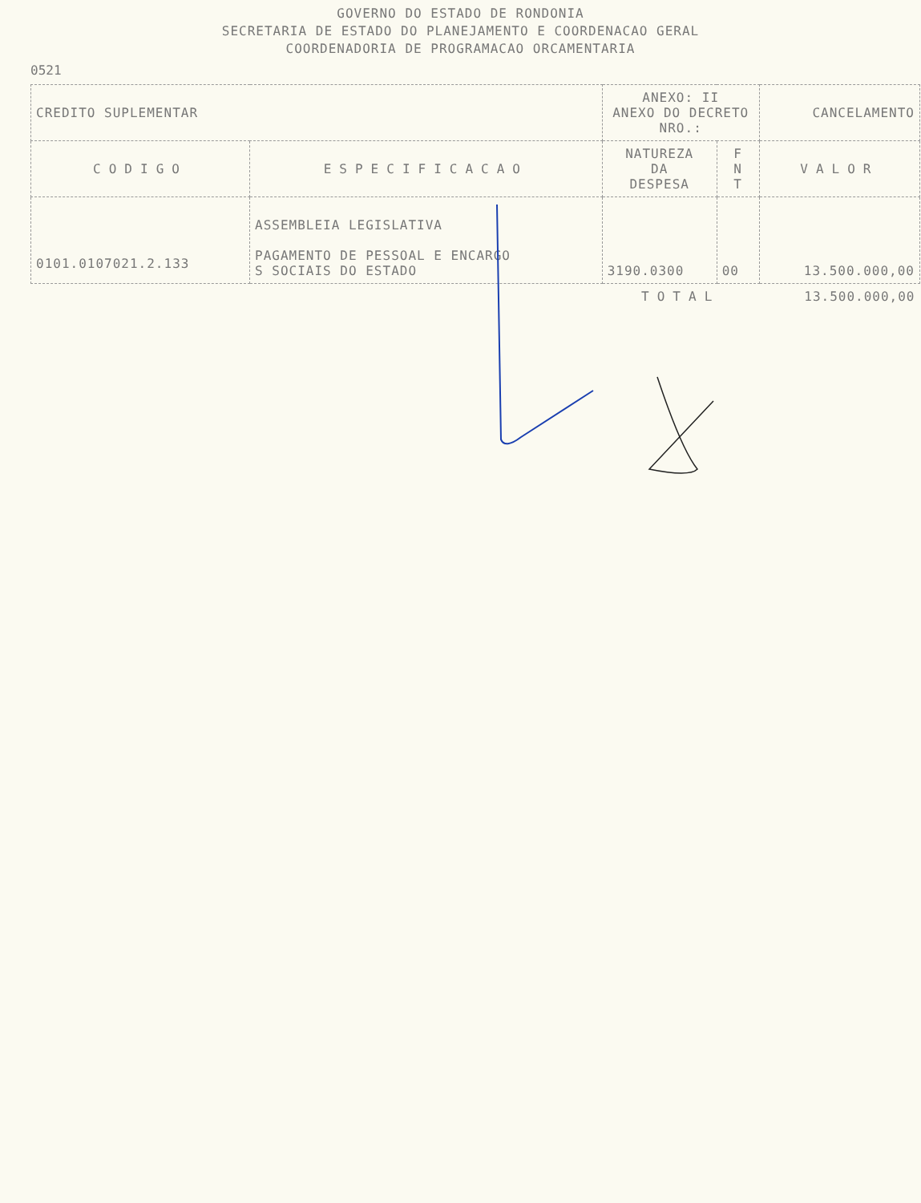GOVERNO DO ESTADO DE RONDONIA
SECRETARIA DE ESTADO DO PLANEJAMENTO E COORDENACAO GERAL
COORDENADORIA DE PROGRAMACAO ORCAMENTARIA
0521
| CREDITO SUPLEMENTAR | | ANEXO: II ANEXO DO DECRETO NRO.: | | CANCELAMENTO |
| CODIGO | ESPECIFICACAO | NATUREZA DA DESPESA | F N T | VALOR |
| 0101.0107021.2.133 | ASSEMBLEIA LEGISLATIVA PAGAMENTO DE PESSOAL E ENCARGO S SOCIAIS DO ESTADO | 3190.0300 | 00 | 13.500.000,00 |
| | | TOTAL | | 13.500.000,00 |